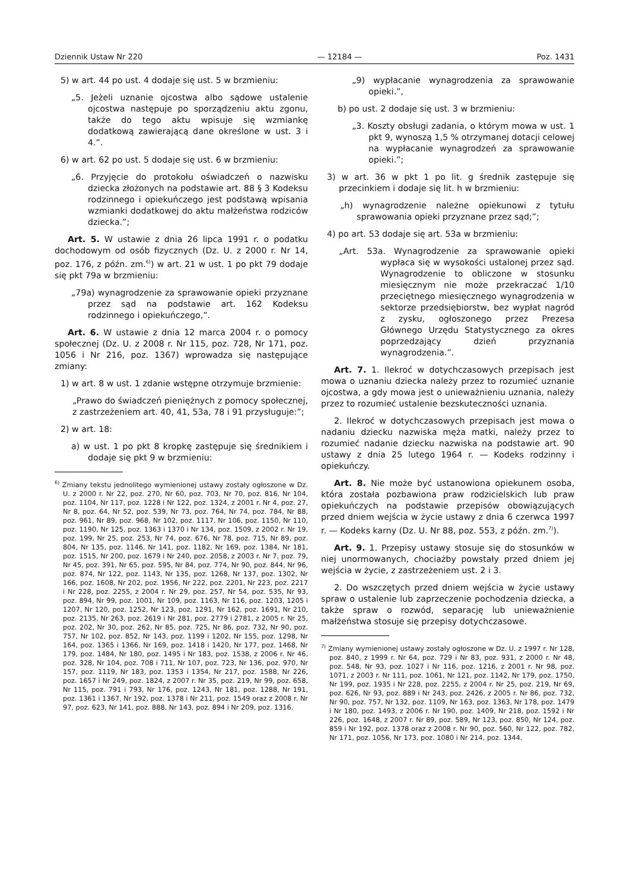Dziennik Ustaw Nr 220 — 12184 — Poz. 1431
5) w art. 44 po ust. 4 dodaje się ust. 5 w brzmieniu:
„5. Jeżeli uznanie ojcostwa albo sądowe ustalenie ojcostwa następuje po sporządzeniu aktu zgonu, także do tego aktu wpisuje się wzmiankę dodatkową zawierającą dane określone w ust. 3 i 4.”.
6) w art. 62 po ust. 5 dodaje się ust. 6 w brzmieniu:
„6. Przyjęcie do protokołu oświadczeń o nazwisku dziecka złożonych na podstawie art. 88 § 3 Kodeksu rodzinnego i opiekuńczego jest podstawą wpisania wzmianki dodatkowej do aktu małżeństwa rodziców dziecka.”;
Art. 5. W ustawie z dnia 26 lipca 1991 r. o podatku dochodowym od osób fizycznych (Dz. U. z 2000 r. Nr 14, poz. 176, z późn. zm.<sup>6)</sup>) w art. 21 w ust. 1 po pkt 79 dodaje się pkt 79a w brzmieniu:
„79a) wynagrodzenie za sprawowanie opieki przyznane przez sąd na podstawie art. 162 Kodeksu rodzinnego i opiekuńczego,”.
Art. 6. W ustawie z dnia 12 marca 2004 r. o pomocy społecznej (Dz. U. z 2008 r. Nr 115, poz. 728, Nr 171, poz. 1056 i Nr 216, poz. 1367) wprowadza się następujące zmiany:
1) w art. 8 w ust. 1 zdanie wstępne otrzymuje brzmienie:
„Prawo do świadczeń pieniężnych z pomocy społecznej, z zastrzeżeniem art. 40, 41, 53a, 78 i 91 przysługuje:”;
2) w art. 18:
a) w ust. 1 po pkt 8 kropkę zastępuje się średnikiem i dodaje się pkt 9 w brzmieniu:
<sup>6)</sup> Zmiany tekstu jednolitego wymienionej ustawy zostały ogłoszone w Dz. U. z 2000 r. Nr 22, poz. 270, Nr 60, poz. 703, Nr 70, poz. 816, Nr 104, poz. 1104, Nr 117, poz. 1228 i Nr 122, poz. 1324, z 2001 r. Nr 4, poz. 27, Nr 8, poz. 64, Nr 52, poz. 539, Nr 73, poz. 764, Nr 74, poz. 784, Nr 88, poz. 961, Nr 89, poz. 968, Nr 102, poz. 1117, Nr 106, poz. 1150, Nr 110, poz. 1190, Nr 125, poz. 1363 i 1370 i Nr 134, poz. 1509, z 2002 r. Nr 19, poz. 199, Nr 25, poz. 253, Nr 74, poz. 676, Nr 78, poz. 715, Nr 89, poz. 804, Nr 135, poz. 1146, Nr 141, poz. 1182, Nr 169, poz. 1384, Nr 181, poz. 1515, Nr 200, poz. 1679 i Nr 240, poz. 2058, z 2003 r. Nr 7, poz. 79, Nr 45, poz. 391, Nr 65, poz. 595, Nr 84, poz. 774, Nr 90, poz. 844, Nr 96, poz. 874, Nr 122, poz. 1143, Nr 135, poz. 1268, Nr 137, poz. 1302, Nr 166, poz. 1608, Nr 202, poz. 1956, Nr 222, poz. 2201, Nr 223, poz. 2217 i Nr 228, poz. 2255, z 2004 r. Nr 29, poz. 257, Nr 54, poz. 535, Nr 93, poz. 894, Nr 99, poz. 1001, Nr 109, poz. 1163, Nr 116, poz. 1203, 1205 i 1207, Nr 120, poz. 1252, Nr 123, poz. 1291, Nr 162, poz. 1691, Nr 210, poz. 2135, Nr 263, poz. 2619 i Nr 281, poz. 2779 i 2781, z 2005 r. Nr 25, poz. 202, Nr 30, poz. 262, Nr 85, poz. 725, Nr 86, poz. 732, Nr 90, poz. 757, Nr 102, poz. 852, Nr 143, poz. 1199 i 1202, Nr 155, poz. 1298, Nr 164, poz. 1365 i 1366, Nr 169, poz. 1418 i 1420, Nr 177, poz. 1468, Nr 179, poz. 1484, Nr 180, poz. 1495 i Nr 183, poz. 1538, z 2006 r. Nr 46, poz. 328, Nr 104, poz. 708 i 711, Nr 107, poz. 723, Nr 136, poz. 970, Nr 157, poz. 1119, Nr 183, poz. 1353 i 1354, Nr 217, poz. 1588, Nr 226, poz. 1657 i Nr 249, poz. 1824, z 2007 r. Nr 35, poz. 219, Nr 99, poz. 658, Nr 115, poz. 791 i 793, Nr 176, poz. 1243, Nr 181, poz. 1288, Nr 191, poz. 1361 i 1367, Nr 192, poz. 1378 i Nr 211, poz. 1549 oraz z 2008 r. Nr 97, poz. 623, Nr 141, poz. 888, Nr 143, poz. 894 i Nr 209, poz. 1316.
„9) wypłacanie wynagrodzenia za sprawowanie opieki.”,
b) po ust. 2 dodaje się ust. 3 w brzmieniu:
„3. Koszty obsługi zadania, o którym mowa w ust. 1 pkt 9, wynoszą 1,5 % otrzymanej dotacji celowej na wypłacanie wynagrodzeń za sprawowanie opieki.”;
3) w art. 36 w pkt 1 po lit. g średnik zastępuje się przecinkiem i dodaje się lit. h w brzmieniu:
„h) wynagrodzenie należne opiekunowi z tytułu sprawowania opieki przyznane przez sąd;”;
4) po art. 53 dodaje się art. 53a w brzmieniu:
„Art. 53a. Wynagrodzenie za sprawowanie opieki wypłaca się w wysokości ustalonej przez sąd. Wynagrodzenie to obliczone w stosunku miesięcznym nie może przekraczać 1/10 przeciętnego miesięcznego wynagrodzenia w sektorze przedsiębiorstw, bez wypłat nagród z zysku, ogłoszonego przez Prezesa Głównego Urzędu Statystycznego za okres poprzedzający dzień przyznania wynagrodzenia.”.
Art. 7. 1. Ilekroć w dotychczasowych przepisach jest mowa o uznaniu dziecka należy przez to rozumieć uznanie ojcostwa, a gdy mowa jest o unieważnieniu uznania, należy przez to rozumieć ustalenie bezskuteczności uznania.
2. Ilekroć w dotychczasowych przepisach jest mowa o nadaniu dziecku nazwiska męża matki, należy przez to rozumieć nadanie dziecku nazwiska na podstawie art. 90 ustawy z dnia 25 lutego 1964 r. — Kodeks rodzinny i opiekuńczy.
Art. 8. Nie może być ustanowiona opiekunem osoba, która została pozbawiona praw rodzicielskich lub praw opiekuńczych na podstawie przepisów obowiązujących przed dniem wejścia w życie ustawy z dnia 6 czerwca 1997 r. — Kodeks karny (Dz. U. Nr 88, poz. 553, z późn. zm.<sup>7)</sup>).
Art. 9. 1. Przepisy ustawy stosuje się do stosunków w niej unormowanych, chociażby powstały przed dniem jej wejścia w życie, z zastrzeżeniem ust. 2 i 3.
2. Do wszczętych przed dniem wejścia w życie ustawy spraw o ustalenie lub zaprzeczenie pochodzenia dziecka, a także spraw o rozwód, separację lub unieważnienie małżeństwa stosuje się przepisy dotychczasowe.
<sup>7)</sup> Zmiany wymienionej ustawy zostały ogłoszone w Dz. U. z 1997 r. Nr 128, poz. 840, z 1999 r. Nr 64, poz. 729 i Nr 83, poz. 931, z 2000 r. Nr 48, poz. 548, Nr 93, poz. 1027 i Nr 116, poz. 1216, z 2001 r. Nr 98, poz. 1071, z 2003 r. Nr 111, poz. 1061, Nr 121, poz. 1142, Nr 179, poz. 1750, Nr 199, poz. 1935 i Nr 228, poz. 2255, z 2004 r. Nr 25, poz. 219, Nr 69, poz. 626, Nr 93, poz. 889 i Nr 243, poz. 2426, z 2005 r. Nr 86, poz. 732, Nr 90, poz. 757, Nr 132, poz. 1109, Nr 163, poz. 1363, Nr 178, poz. 1479 i Nr 180, poz. 1493, z 2006 r. Nr 190, poz. 1409, Nr 218, poz. 1592 i Nr 226, poz. 1648, z 2007 r. Nr 89, poz. 589, Nr 123, poz. 850, Nr 124, poz. 859 i Nr 192, poz. 1378 oraz z 2008 r. Nr 90, poz. 560, Nr 122, poz. 782, Nr 171, poz. 1056, Nr 173, poz. 1080 i Nr 214, poz. 1344.